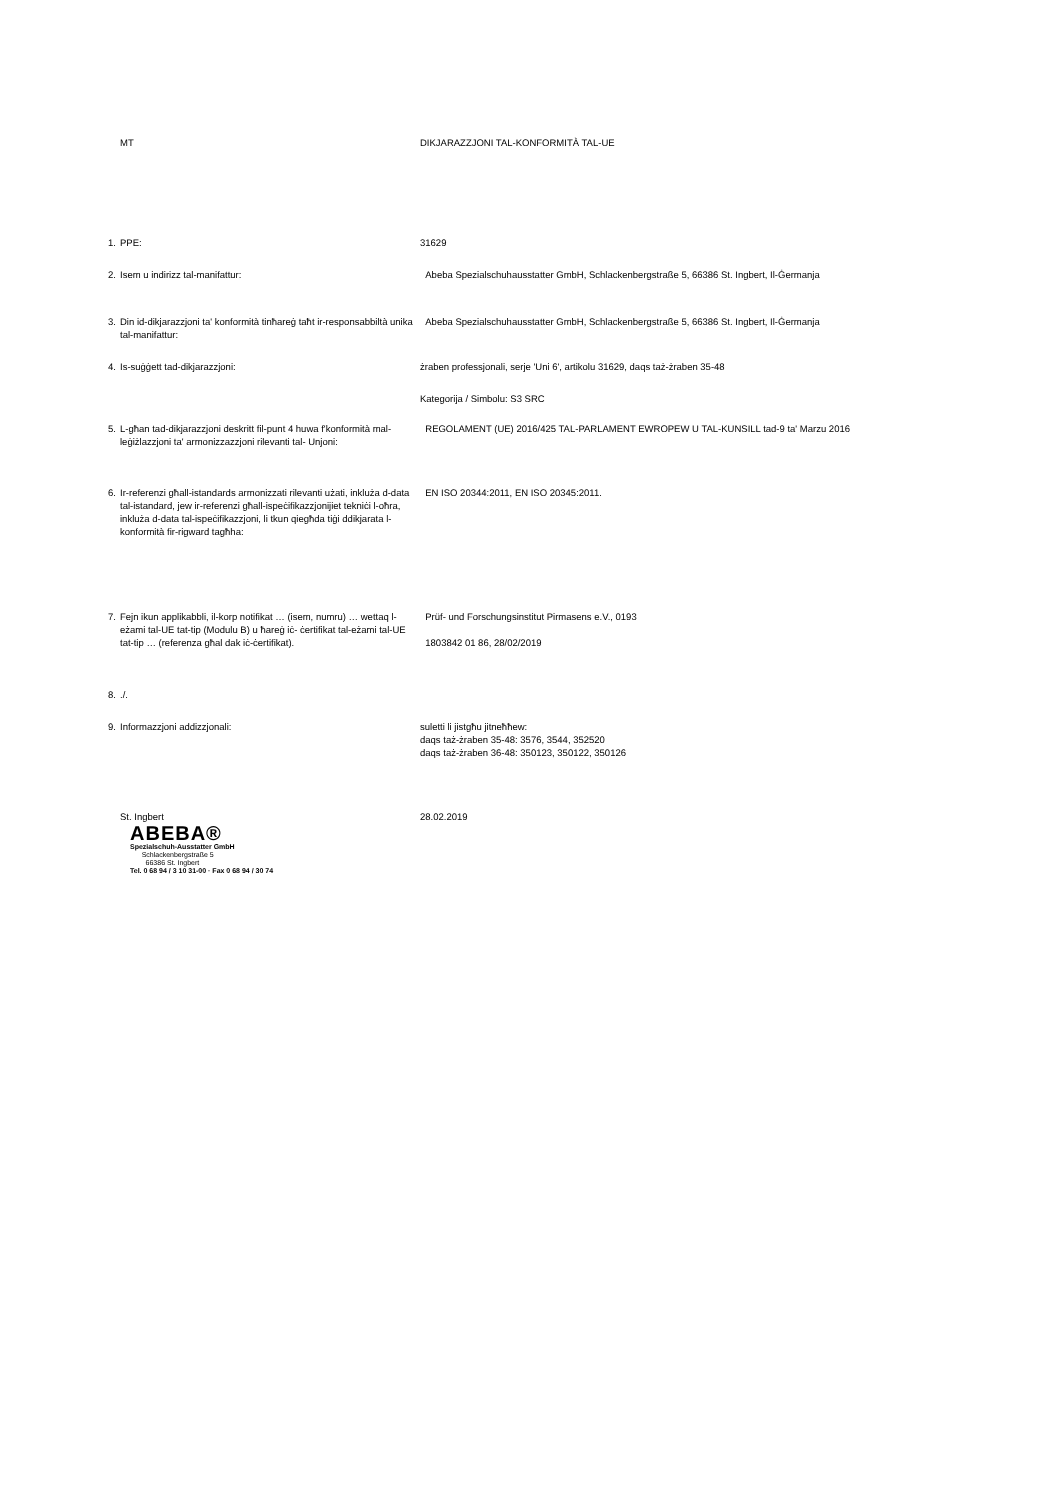| | MT | DIKJARAZZJONI TAL-KONFORMITÀ TAL-UE |
| 1. | PPE: | 31629 |
| 2. | Isem u indirizz tal-manifattur: | Abeba Spezialschuhausstatter GmbH, Schlackenbergstraße 5, 66386 St. Ingbert, Il-Ġermanja |
| 3. | Din id-dikjarazzjoni ta' konformità tinħareġ taħt ir-responsabbiltà unika tal-manifattur: | Abeba Spezialschuhausstatter GmbH, Schlackenbergstraße 5, 66386 St. Ingbert, Il-Ġermanja |
| 4. | Is-suġġett tad-dikjarazzjoni: | żraben professjonali, serje 'Uni 6', artikolu 31629, daqs taż-żraben 35-48 |
| | | Kategorija / Simbolu: S3 SRC |
| 5. | L-għan tad-dikjarazzjoni deskritt fil-punt 4 huwa f'konformità mal-leġiżlazzjoni ta' armonizzazzjoni rilevanti tal- Unjoni: | REGOLAMENT (UE) 2016/425 TAL-PARLAMENT EWROPEW U TAL-KUNSILL tad-9 ta' Marzu 2016 |
| 6. | Ir-referenzi għall-istandards armonizzati rilevanti użati, inkluża d-data tal-istandard, jew ir-referenzi għall-ispeċifikazzjonijiet tekniċi l-oħra, inkluża d-data tal-ispeċifikazzjoni, li tkun qiegħda tiġi ddikjarata l-konformità fir-rigward tagħha: | EN ISO 20344:2011, EN ISO 20345:2011. |
| 7. | Fejn ikun applikabbli, il-korp notifikat … (isem, numru) … wettaq l-eżami tal-UE tat-tip (Modulu B) u ħareġ iċ- ċertifikat tal-eżami tal-UE tat-tip … (referenza għal dak iċ-ċertifikat). | Prüf- und Forschungsinstitut Pirmasens e.V., 0193 1803842 01 86, 28/02/2019 |
| 8. | ./. | |
| 9. | Informazzjoni addizzjonali: | suletti li jistgħu jitneħħew: daqs taż-żraben 35-48: 3576, 3544, 352520 daqs taż-żraben 36-48: 350123, 350122, 350126 |
| | St. Ingbert ABEBA® Spezialschuh-Ausstatter GmbH Schlackenbergstraße 5 66386 St. Ingbert Tel. 0 68 94 / 3 10 31-00 · Fax 0 68 94 / 30 74 | 28.02.2019 |